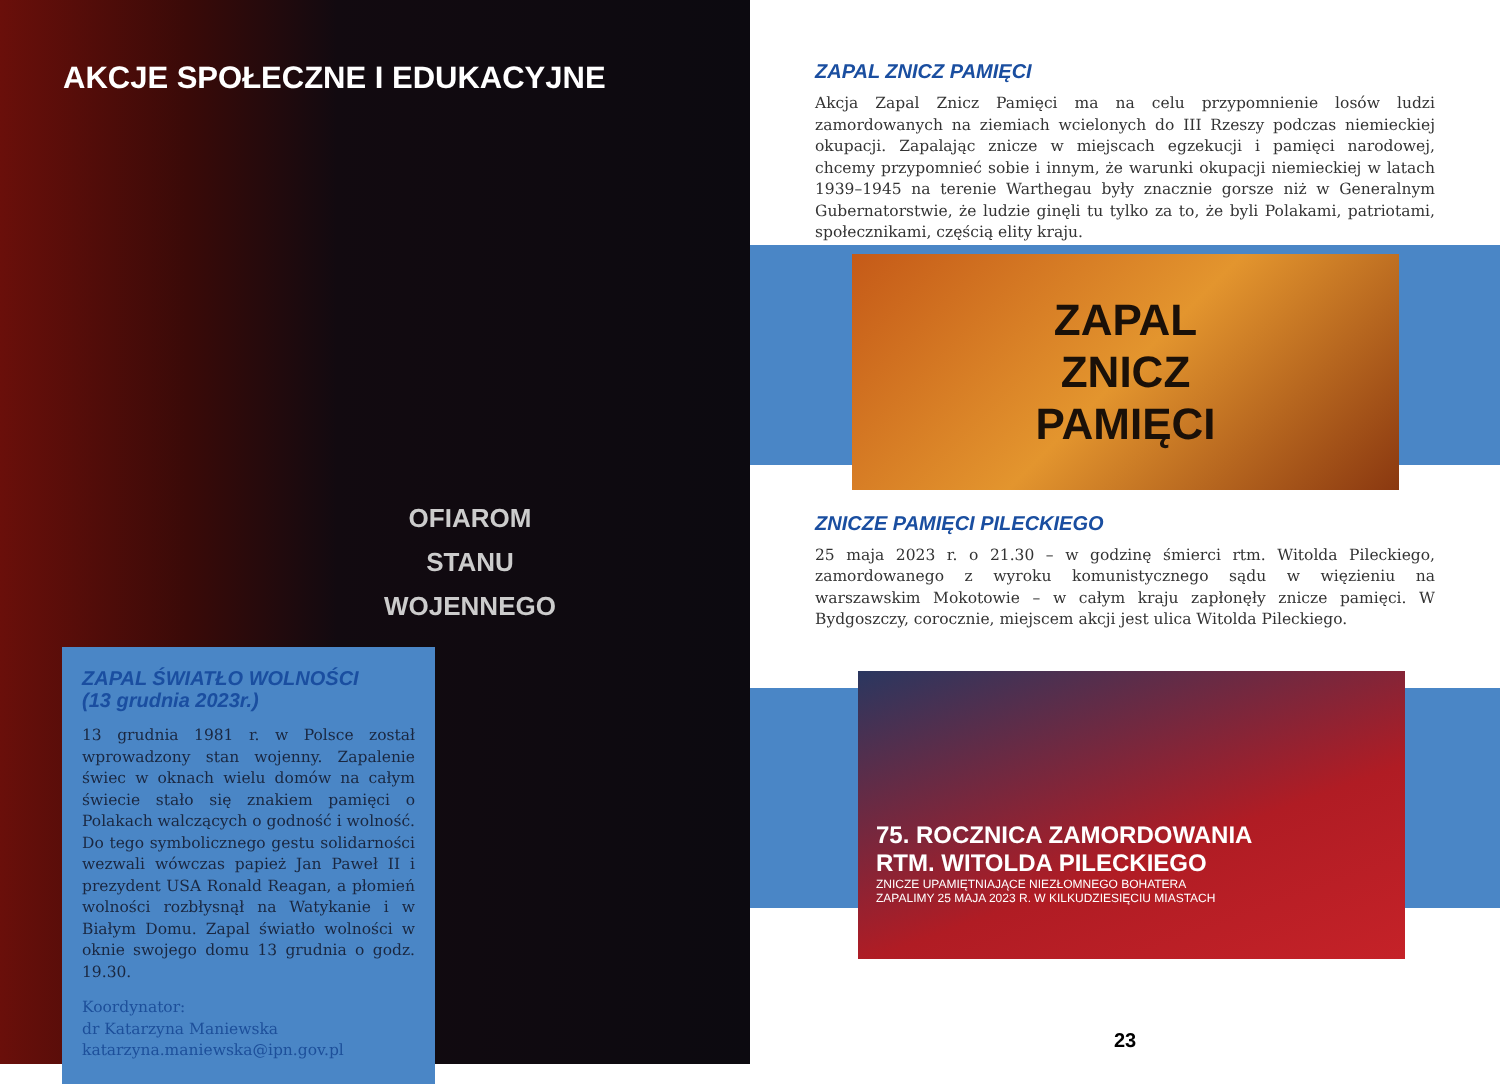AKCJE SPOŁECZNE I EDUKACYJNE
OFIAROM
STANU
WOJENNEGO
ZAPAL ŚWIATŁO WOLNOŚCI
(13 grudnia 2023r.)
13 grudnia 1981 r. w Polsce został wprowadzony stan wojenny. Zapalenie świec w oknach wielu domów na całym świecie stało się znakiem pamięci o Polakach walczących o godność i wolność. Do tego symbolicznego gestu solidarności wezwali wówczas papież Jan Paweł II i prezydent USA Ronald Reagan, a płomień wolności rozbłysnął na Watykanie i w Białym Domu. Zapal światło wolności w oknie swojego domu 13 grudnia o godz. 19.30.
Koordynator:
dr Katarzyna Maniewska
katarzyna.maniewska@ipn.gov.pl
ZAPAL ZNICZ PAMIĘCI
Akcja Zapal Znicz Pamięci ma na celu przypomnienie losów ludzi zamordowanych na ziemiach wcielonych do III Rzeszy podczas niemieckiej okupacji. Zapalając znicze w miejscach egzekucji i pamięci narodowej, chcemy przypomnieć sobie i innym, że warunki okupacji niemieckiej w latach 1939–1945 na terenie Warthegau były znacznie gorsze niż w Generalnym Gubernatorstwie, że ludzie ginęli tu tylko za to, że byli Polakami, patriotami, społecznikami, częścią elity kraju.
ZAPAL
ZNICZ
PAMIĘCI
ZNICZE PAMIĘCI PILECKIEGO
25 maja 2023 r. o 21.30 – w godzinę śmierci rtm. Witolda Pileckiego, zamordowanego z wyroku komunistycznego sądu w więzieniu na warszawskim Mokotowie – w całym kraju zapłonęły znicze pamięci. W Bydgoszczy, corocznie, miejscem akcji jest ulica Witolda Pileckiego.
75. ROCZNICA ZAMORDOWANIA
RTM. WITOLDA PILECKIEGO
ZNICZE UPAMIĘTNIAJĄCE NIEZŁOMNEGO BOHATERA
ZAPALIMY 25 MAJA 2023 R. W KILKUDZIESIĘCIU MIASTACH
23